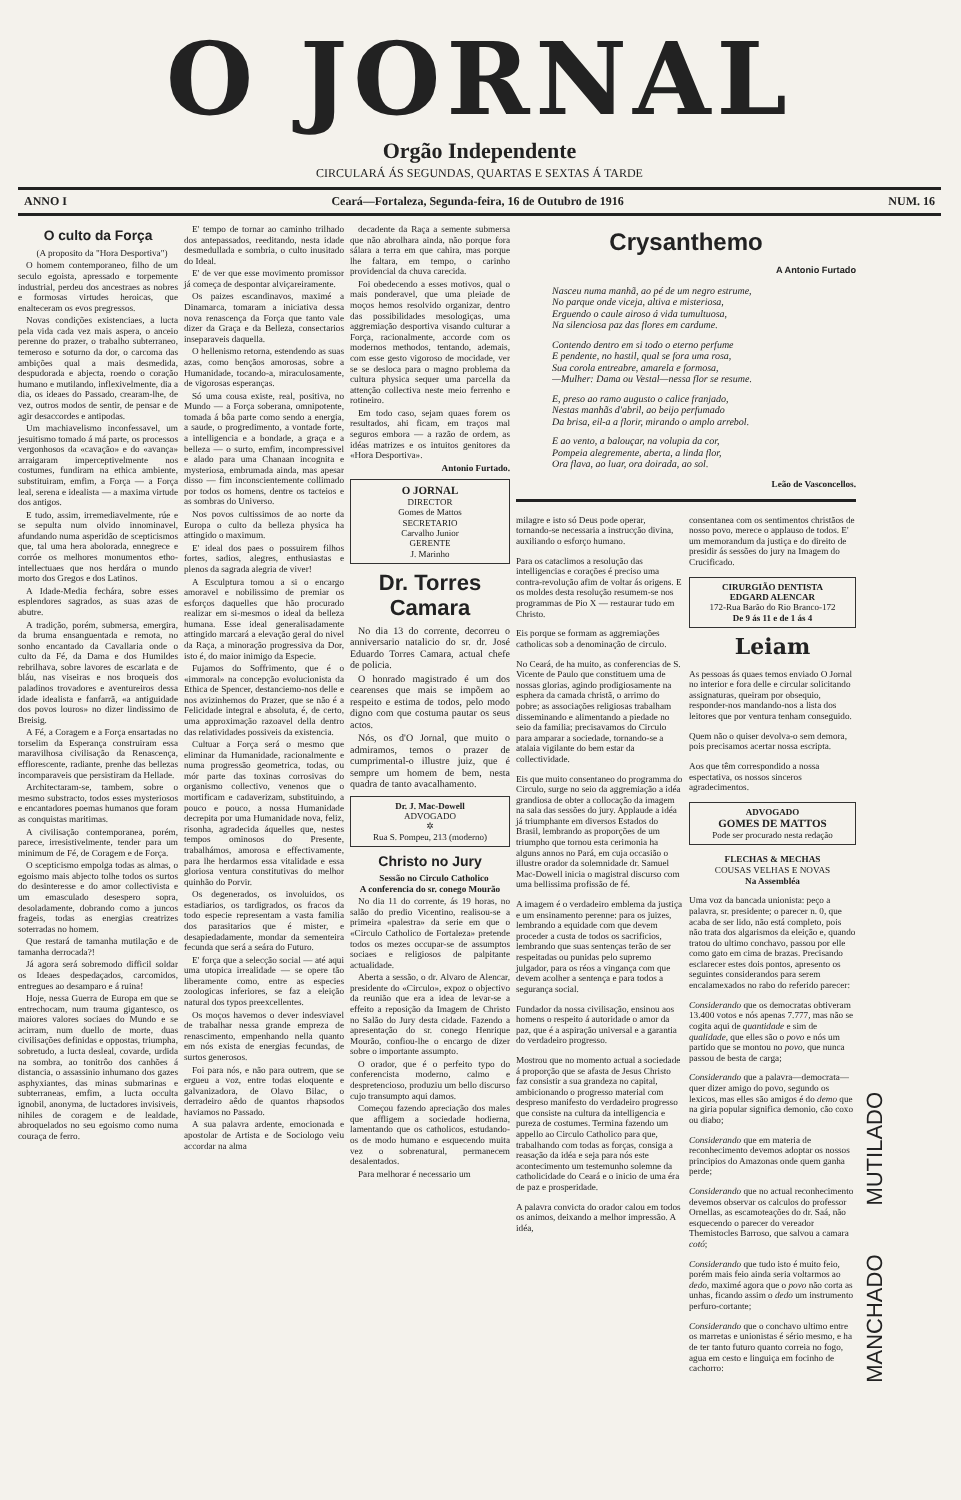O JORNAL
Orgão Independente
CIRCULARÁ ÁS SEGUNDAS, QUARTAS E SEXTAS Á TARDE
ANNO I Ceará—Fortaleza, Segunda-feira, 16 de Outubro de 1916 NUM. 16
O culto da Força
(A proposito da "Hora Desportiva")
O homem contemporaneo, filho de um seculo egoista, apressado e torpemente industrial, perdeu dos ancestraes as nobres e formosas virtudes heroicas, que enalteceram os evos pregressos.
Novas condições existenciaes, a lucta pela vida cada vez mais aspera, o anceio perenne do prazer, o trabalho subterraneo, temeroso e soturno da dor, o carcoma das ambições qual a mais desmedida, despudorada e abjecta, roendo o coração humano e mutilando, inflexivelmente, dia a dia, os ideaes do Passado, crearam-lhe, de vez, outros modos de sentir, de pensar e de agir desaccordes e antipodas.
Um machiavelismo inconfessavel, um jesuitismo tomado á má parte, os processos vergonhosos da «cavação» e do «avança» arraigaram imperceptivelmente nos costumes, fundiram na ethica ambiente, substituiram, emfim, a Força — a Força leal, serena e idealista — a maxima virtude dos antigos.
E tudo, assim, irremediavelmente, rúe e se sepulta num olvido innominavel, afundando numa asperidão de scepticismos que, tal uma hera abolorada, ennegrece e corróe os melhores monumentos etho-intellectuaes que nos herdára o mundo morto dos Gregos e dos Latinos.
A Idade-Media fechára, sobre esses esplendores sagrados, as suas azas de abutre.
A tradição, porém, submersa, emergira, da bruma ensanguentada e remota, no sonho encantado da Cavallaria onde o culto da Fé, da Dama e dos Humildes rebrilhava, sobre lavores de escarlata e de bláu, nas viseiras e nos broqueis dos paladinos trovadores e aventureiros dessa idade idealista e fanfarrã, «a antiguidade dos povos louros» no dizer lindissimo de Breisig.
A Fé, a Coragem e a Força ensartadas no torselim da Esperança construiram essa maravilhosa civilisação da Renascença, efflorescente, radiante, prenhe das bellezas incomparaveis que persistiram da Hellade.
Architectaram-se, tambem, sobre o mesmo substracto, todos esses mysteriosos e encantadores poemas humanos que foram as conquistas maritimas.
A civilisação contemporanea, porém, parece, irresistivelmente, tender para um minimum de Fé, de Coragem e de Força.
O scepticismo empolga todas as almas, o egoismo mais abjecto tolhe todos os surtos do desinteresse e do amor collectivista e um emasculado desespero sopra, desoladamente, dobrando como a juncos frageis, todas as energias creatrizes soterradas no homem.
Que restará de tamanha mutilação e de tamanha derrocada?!
Já agora será sobremodo difficil soldar os Ideaes despedaçados, carcomidos, entregues ao desamparo e á ruina!
Hoje, nessa Guerra de Europa em que se entrechocam, num trauma gigantesco, os maiores valores sociaes do Mundo e se acirram, num duello de morte, duas civilisações definidas e oppostas, triumpha, sobretudo, a lucta desleal, covarde, urdida na sombra, ao tonitrôo dos canhões á distancia, o assassinio inhumano dos gazes asphyxiantes, das minas submarinas e subterraneas, emfim, a lucta occulta ignobil, anonyma, de luctadores invisiveis, nihiles de coragem e de lealdade, abroquelados no seu egoismo como numa couraça de ferro.
E' tempo de tornar ao caminho trilhado dos antepassados, reeditando, nesta idade desmedullada e sombria, o culto inusitado do Ideal.
E' de ver que esse movimento promissor já começa de despontar alviçareiramente.
Os paizes escandinavos, maximé a Dinamarca, tomaram a iniciativa dessa nova renascença da Força que tanto vale dizer da Graça e da Belleza, consectarios inseparaveis daquella.
O hellenismo retorna, estendendo as suas azas, como bençãos amorosas, sobre a Humanidade, tocando-a, miraculosamente, de vigorosas esperanças.
Só uma cousa existe, real, positiva, no Mundo — a Força soberana, omnipotente, tomada á bôa parte como sendo a energia, a saude, o progredimento, a vontade forte, a intelligencia e a bondade, a graça e a belleza — o surto, emfim, incompressivel e alado para uma Chanaan incognita e mysteriosa, embrumada ainda, mas apesar disso — fim inconscientemente collimado por todos os homens, dentre os tacteios e as sombras do Universo.
Nos povos cultissimos de ao norte da Europa o culto da belleza physica ha attingido o maximum.
E' ideal dos paes o possuirem filhos fortes, sadios, alegres, enthusiastas e plenos da sagrada alegria de viver!
A Esculptura tomou a si o encargo amoravel e nobilissimo de premiar os esforços daquelles que hão procurado realizar em si-mesmos o ideal da belleza humana. Esse ideal generalisadamente attingido marcará a elevação geral do nivel da Raça, a minoração progressiva da Dor, isto é, do maior inimigo da Especie.
Fujamos do Soffrimento, que é o «immoral» na concepção evolucionista da Ethica de Spencer, destanciemo-nos delle e nos avizinhemos do Prazer, que se não é a Felicidade integral e absoluta, é, de certo, uma approximação razoavel della dentro das relatividades possiveis da existencia.
Cultuar a Força será o mesmo que eliminar da Humanidade, racionalmente e numa progressão geometrica, todas, ou mór parte das toxinas corrosivas do organismo collectivo, venenos que o mortificam e cadaverizam, substituindo, a pouco e pouco, a nossa Humanidade decrepita por uma Humanidade nova, feliz, risonha, agradecida áquelles que, nestes tempos ominosos do Presente, trabalhámos, amorosa e effectivamente, para lhe herdarmos essa vitalidade e essa gloriosa ventura constitutivas do melhor quinhão do Porvir.
Os degenerados, os involuidos, os estadiarios, os tardigrados, os fracos da todo especie representam a vasta familia dos parasitarios que é mister, e desapiedadamente, mondar da sementeira fecunda que será a seára do Futuro.
E' força que a selecção social — até aqui uma utopica irrealidade — se opere tão liberamente como, entre as especies zoologicas inferiores, se faz a eleição natural dos typos preexcellentes.
Os moços havemos o dever indesviavel de trabalhar nessa grande empreza de renascimento, empenhando nella quanto em nós exista de energias fecundas, de surtos generosos.
Foi para nós, e não para outrem, que se ergueu a voz, entre todas eloquente e galvanizadora, de Olavo Bilac, o derradeiro aêdo de quantos rhapsodos haviamos no Passado.
A sua palavra ardente, emocionada e apostolar de Artista e de Sociologo veiu accordar na alma
decadente da Raça a semente submersa que não abrolhara ainda, não porque fora sálara a terra em que cahira, mas porque lhe faltara, em tempo, o carinho providencial da chuva carecida.
Foi obedecendo a esses motivos, qual o mais ponderavel, que uma pleiade de moços hemos resolvido organizar, dentro das possibilidades mesologiças, uma aggremiação desportiva visando culturar a Força, racionalmente, accorde com os modernos methodos, tentando, ademais, com esse gesto vigoroso de mocidade, ver se se desloca para o magno problema da cultura physica sequer uma parcella da attenção collectiva neste meio ferrenho e rotineiro.
Em todo caso, sejam quaes forem os resultados, ahi ficam, em traços mal seguros embora — a razão de ordem, as idéas matrizes e os intuitos genitores da «Hora Desportiva».
Antonio Furtado.
O JORNAL
DIRECTOR
Gomes de Mattos
SECRETARIO
Carvalho Junior
GERENTE
J. Marinho
Dr. Torres Camara
No dia 13 do corrente, decorreu o anniversario natalicio do sr. dr. José Eduardo Torres Camara, actual chefe de policia.
O honrado magistrado é um dos cearenses que mais se impõem ao respeito e estima de todos, pelo modo digno com que costuma pautar os seus actos.
Nós, os d'O Jornal, que muito o admiramos, temos o prazer de cumprimental-o illustre juiz, que é sempre um homem de bem, nesta quadra de tanto avacalhamento.
Dr. J. Mac-Dowell
ADVOGADO
✲
Rua S. Pompeu, 213 (moderno)
Christo no Jury
Sessão no Circulo Catholico
A conferencia do sr. conego Mourão
No dia 11 do corrente, ás 19 horas, no salão do predio Vicentino, realisou-se a primeira «palestra» da serie em que o «Circulo Catholico de Fortaleza» pretende todos os mezes occupar-se de assumptos sociaes e religiosos de palpitante actualidade.
Aberta a sessão, o dr. Alvaro de Alencar, presidente do «Circulo», expoz o objectivo da reunião que era a idea de levar-se a effeito a reposição da Imagem de Christo no Salão do Jury desta cidade. Fazendo a apresentação do sr. conego Henrique Mourão, confiou-lhe o encargo de dizer sobre o importante assumpto.
O orador, que é o perfeito typo do conferencista moderno, calmo e despretencioso, produziu um bello discurso cujo transumpto aqui damos.
Começou fazendo apreciação dos males que affligem a sociedade hodierna, lamentando que os catholicos, estudando-os de modo humano e esquecendo muita vez o sobrenatural, permanecem desalentados.
Para melhorar é necessario um
Crysanthemo
A Antonio Furtado
Nasceu numa manhã, ao pé de um negro estrume,
No parque onde viceja, altiva e misteriosa,
Erguendo o caule airoso á vida tumultuosa,
Na silenciosa paz das flores em cardume.
Contendo dentro em si todo o eterno perfume
E pendente, no hastil, qual se fora uma rosa,
Sua corola entreabre, amarela e formosa,
—Mulher: Dama ou Vestal—nessa flor se resume.
E, preso ao ramo augusto o calice franjado,
Nestas manhãs d'abril, ao beijo perfumado
Da brisa, eil-a a florir, mirando o amplo arrebol.
E ao vento, a balouçar, na volupia da cor,
Pompeia alegremente, aberta, a linda flor,
Ora flava, ao luar, ora doirada, ao sol.
Leão de Vasconcellos.
milagre e isto só Deus pode operar, tornando-se necessaria a instrucção divina, auxiliando o esforço humano.
Para os cataclimos a resolução das intelligencias e corações é preciso uma contra-revolução afim de voltar ás origens. E os moldes desta resolução resumem-se nos programmas de Pio X — restaurar tudo em Christo.
Eis porque se formam as aggremiações catholicas sob a denominação de circulo.
No Ceará, de ha muito, as conferencias de S. Vicente de Paulo que constituem uma de nossas glorias, agindo prodigiosamente na esphera da camada christã, o arrimo do pobre; as associações religiosas trabalham disseminando e alimentando a piedade no seio da familia; precisavamos do Circulo para amparar a sociedade, tornando-se a atalaia vigilante do bem estar da collectividade.
Eis que muito consentaneo do programma do Circulo, surge no seio da aggremiação a idéa grandiosa de obter a collocação da imagem na sala das sessões do jury. Applaude a idéa já triumphante em diversos Estados do Brasil, lembrando as proporções de um triumpho que tornou esta cerimonia ha alguns annos no Pará, em cuja occasião o illustre orador da solemnidade dr. Samuel Mac-Dowell inicia o magistral discurso com uma bellissima profissão de fé.
A imagem é o verdadeiro emblema da justiça e um ensinamento perenne: para os juizes, lembrando a equidade com que devem proceder a custa de todos os sacrificios, lembrando que suas sentenças terão de ser respeitadas ou punidas pelo supremo julgador, para os réos a vingança com que devem acolher a sentença e para todos a segurança social.
Fundador da nossa civilisação, ensinou aos homens o respeito á autoridade o amor da paz, que é a aspiração universal e a garantia do verdadeiro progresso.
Mostrou que no momento actual a sociedade á proporção que se afasta de Jesus Christo faz consistir a sua grandeza no capital, ambicionando o progresso material com despreso manifesto do verdadeiro progresso que consiste na cultura da intelligencia e pureza de costumes. Termina fazendo um appello ao Circulo Catholico para que, trabalhando com todas as forças, consiga a reasação da idéa e seja para nós este acontecimento um testemunho solemne da catholicidade do Ceará e o inicio de uma éra de paz e prosperidade.
A palavra convicta do orador calou em todos os animos, deixando a melhor impressão. A idéa,
consentanea com os sentimentos christãos de nosso povo, merece o applauso de todos. E' um memorandum da justiça e do direito de presidir ás sessões do jury na Imagem do Crucificado.
CIRURGIÃO DENTISTA
EDGARD ALENCAR
172-Rua Barão do Rio Branco-172
De 9 ás 11 e de 1 ás 4
Leiam
As pessoas ás quaes temos enviado O Jornal no interior e fora delle e circular solicitando assignaturas, queiram por obsequio, responder-nos mandando-nos a lista dos leitores que por ventura tenham conseguido.
Quem não o quiser devolva-o sem demora, pois precisamos acertar nossa escripta.
Aos que têm correspondido a nossa espectativa, os nossos sinceros agradecimentos.
ADVOGADO
GOMES DE MATTOS
Pode ser procurado nesta redação
FLECHAS & MECHAS
COUSAS VELHAS E NOVAS
Na Assembléa
Uma voz da bancada unionista: peço a palavra, sr. presidente; o parecer n. 0, que acaba de ser lido, não está completo, pois não trata dos algarismos da eleição e, quando tratou do ultimo conchavo, passou por elle como gato em cima de brazas. Precisando esclarecer estes dois pontos, apresento os seguintes considerandos para serem encalamexados no rabo do referido parecer:
Considerando que os democratas obtiveram 13.400 votos e nós apenas 7.777, mas não se cogita aqui de quantidade e sim de qualidade, que elles são o povo e nós um partido que se montou no povo, que nunca passou de besta de carga;
Considerando que a palavra—democrata—quer dizer amigo do povo, segundo os lexicos, mas elles são amigos é do demo que na giria popular significa demonio, cão coxo ou diabo;
Considerando que em materia de reconhecimento devemos adoptar os nossos principios do Amazonas onde quem ganha perde;
Considerando que no actual reconhecimento devemos observar os calculos do professor Ornellas, as escamoteações do dr. Saá, não esquecendo o parecer do vereador Themistocles Barroso, que salvou a camara cotó;
Considerando que tudo isto é muito feio, porém mais feio ainda seria voltarmos ao dedo, maximé agora que o povo não corta as unhas, ficando assim o dedo um instrumento perfuro-cortante;
Considerando que o conchavo ultimo entre os marretas e unionistas é sério mesmo, e ha de ter tanto futuro quanto correia no fogo, agua em cesto e linguiça em focinho de cachorro:
MANCHADO MUTILADO